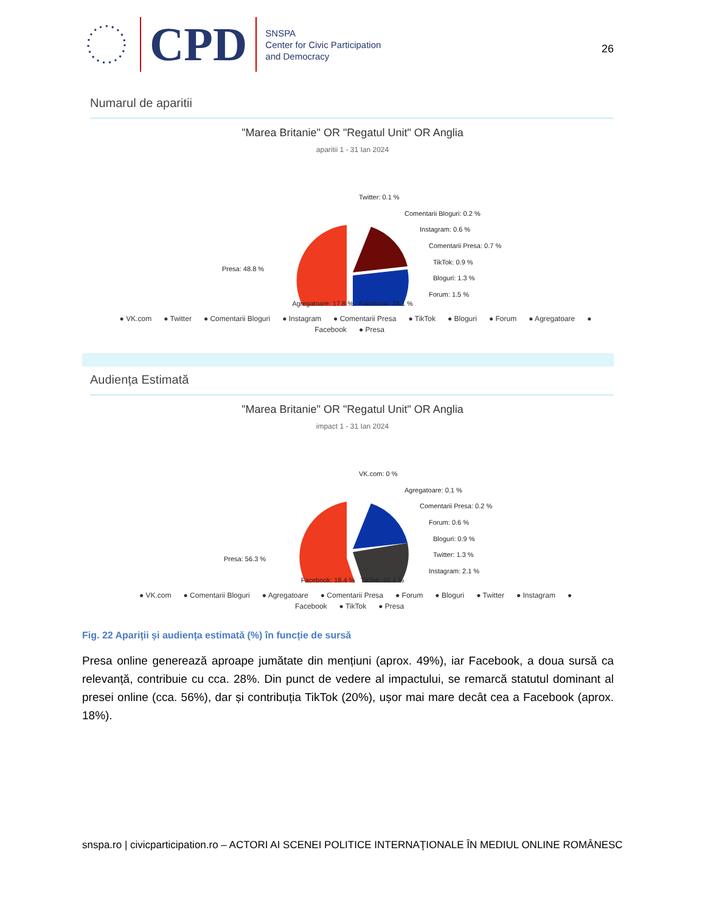CPD
SNSPA
Center for Civic Participation
and Democracy
26
Numarul de aparitii
"Marea Britanie" OR "Regatul Unit" OR Anglia
aparitii 1 - 31 Ian 2024
Presa: 48.8 %
Twitter: 0.1 %
Comentarii Bloguri: 0.2 %
Instagram: 0.6 %
Comentarii Presa: 0.7 %
TikTok: 0.9 %
Bloguri: 1.3 %
Forum: 1.5 %
Agregatoare: 17.8 % Facebook: 28.1 %
● VK.com ● Twitter ● Comentarii Bloguri ● Instagram ● Comentarii Presa ● TikTok ● Bloguri ● Forum ● Agregatoare ● Facebook ● Presa
Audiența Estimată
"Marea Britanie" OR "Regatul Unit" OR Anglia
impact 1 - 31 Ian 2024
Presa: 56.3 %
VK.com: 0 %
Agregatoare: 0.1 %
Comentarii Presa: 0.2 %
Forum: 0.6 %
Bloguri: 0.9 %
Twitter: 1.3 %
Instagram: 2.1 %
Facebook: 18.4 % TikTok: 20.1 %
● VK.com ● Comentarii Bloguri ● Agregatoare ● Comentarii Presa ● Forum ● Bloguri ● Twitter ● Instagram ● Facebook ● TikTok ● Presa
Fig. 22 Apariții și audiența estimată (%) în funcție de sursă
Presa online generează aproape jumătate din mențiuni (aprox. 49%), iar Facebook, a doua sursă ca relevanță, contribuie cu cca. 28%. Din punct de vedere al impactului, se remarcă statutul dominant al presei online (cca. 56%), dar și contribuția TikTok (20%), ușor mai mare decât cea a Facebook (aprox. 18%).
snspa.ro | civicparticipation.ro – ACTORI AI SCENEI POLITICE INTERNAŢIONALE ÎN MEDIUL ONLINE ROMÂNESC